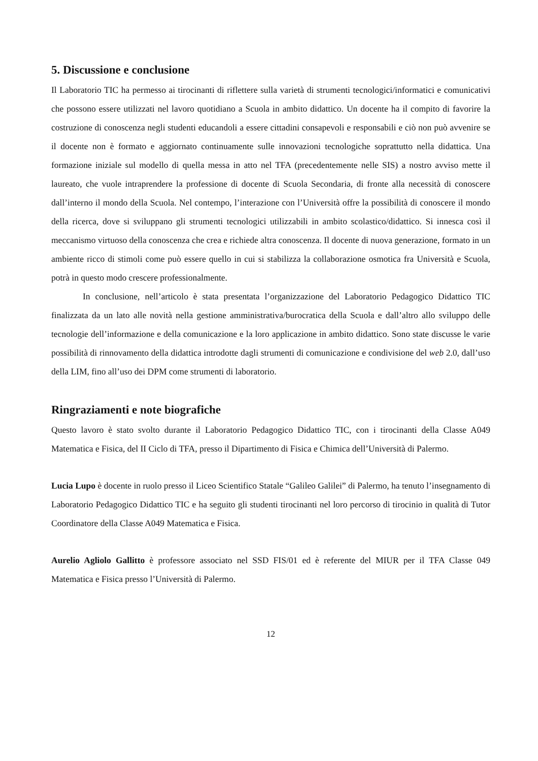5. Discussione e conclusione
Il Laboratorio TIC ha permesso ai tirocinanti di riflettere sulla varietà di strumenti tecnologici/informatici e comunicativi che possono essere utilizzati nel lavoro quotidiano a Scuola in ambito didattico. Un docente ha il compito di favorire la costruzione di conoscenza negli studenti educandoli a essere cittadini consapevoli e responsabili e ciò non può avvenire se il docente non è formato e aggiornato continuamente sulle innovazioni tecnologiche soprattutto nella didattica. Una formazione iniziale sul modello di quella messa in atto nel TFA (precedentemente nelle SIS) a nostro avviso mette il laureato, che vuole intraprendere la professione di docente di Scuola Secondaria, di fronte alla necessità di conoscere dall’interno il mondo della Scuola. Nel contempo, l’interazione con l’Università offre la possibilità di conoscere il mondo della ricerca, dove si sviluppano gli strumenti tecnologici utilizzabili in ambito scolastico/didattico. Si innesca così il meccanismo virtuoso della conoscenza che crea e richiede altra conoscenza. Il docente di nuova generazione, formato in un ambiente ricco di stimoli come può essere quello in cui si stabilizza la collaborazione osmotica fra Università e Scuola, potrà in questo modo crescere professionalmente.
In conclusione, nell’articolo è stata presentata l’organizzazione del Laboratorio Pedagogico Didattico TIC finalizzata da un lato alle novità nella gestione amministrativa/burocratica della Scuola e dall’altro allo sviluppo delle tecnologie dell’informazione e della comunicazione e la loro applicazione in ambito didattico. Sono state discusse le varie possibilità di rinnovamento della didattica introdotte dagli strumenti di comunicazione e condivisione del web 2.0, dall’uso della LIM, fino all’uso dei DPM come strumenti di laboratorio.
Ringraziamenti e note biografiche
Questo lavoro è stato svolto durante il Laboratorio Pedagogico Didattico TIC, con i tirocinanti della Classe A049 Matematica e Fisica, del II Ciclo di TFA, presso il Dipartimento di Fisica e Chimica dell’Università di Palermo.
Lucia Lupo è docente in ruolo presso il Liceo Scientifico Statale “Galileo Galilei” di Palermo, ha tenuto l’insegnamento di Laboratorio Pedagogico Didattico TIC e ha seguito gli studenti tirocinanti nel loro percorso di tirocinio in qualità di Tutor Coordinatore della Classe A049 Matematica e Fisica.
Aurelio Agliolo Gallitto è professore associato nel SSD FIS/01 ed è referente del MIUR per il TFA Classe 049 Matematica e Fisica presso l’Università di Palermo.
12